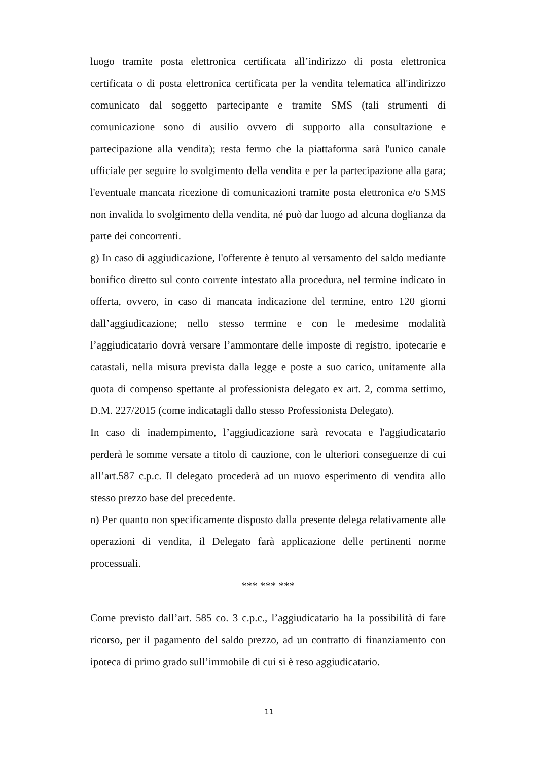luogo tramite posta elettronica certificata all’indirizzo di posta elettronica certificata o di posta elettronica certificata per la vendita telematica all'indirizzo comunicato dal soggetto partecipante e tramite SMS (tali strumenti di comunicazione sono di ausilio ovvero di supporto alla consultazione e partecipazione alla vendita); resta fermo che la piattaforma sarà l'unico canale ufficiale per seguire lo svolgimento della vendita e per la partecipazione alla gara; l'eventuale mancata ricezione di comunicazioni tramite posta elettronica e/o SMS non invalida lo svolgimento della vendita, né può dar luogo ad alcuna doglianza da parte dei concorrenti.
g) In caso di aggiudicazione, l'offerente è tenuto al versamento del saldo mediante bonifico diretto sul conto corrente intestato alla procedura, nel termine indicato in offerta, ovvero, in caso di mancata indicazione del termine, entro 120 giorni dall’aggiudicazione; nello stesso termine e con le medesime modalità l’aggiudicatario dovrà versare l’ammontare delle imposte di registro, ipotecarie e catastali, nella misura prevista dalla legge e poste a suo carico, unitamente alla quota di compenso spettante al professionista delegato ex art. 2, comma settimo, D.M. 227/2015 (come indicatagli dallo stesso Professionista Delegato).
In caso di inadempimento, l’aggiudicazione sarà revocata e l'aggiudicatario perderà le somme versate a titolo di cauzione, con le ulteriori conseguenze di cui all’art.587 c.p.c. Il delegato procederà ad un nuovo esperimento di vendita allo stesso prezzo base del precedente.
n) Per quanto non specificamente disposto dalla presente delega relativamente alle operazioni di vendita, il Delegato farà applicazione delle pertinenti norme processuali.
*** *** ***
Come previsto dall’art. 585 co. 3 c.p.c., l’aggiudicatario ha la possibilità di fare ricorso, per il pagamento del saldo prezzo, ad un contratto di finanziamento con ipoteca di primo grado sull’immobile di cui si è reso aggiudicatario.
11